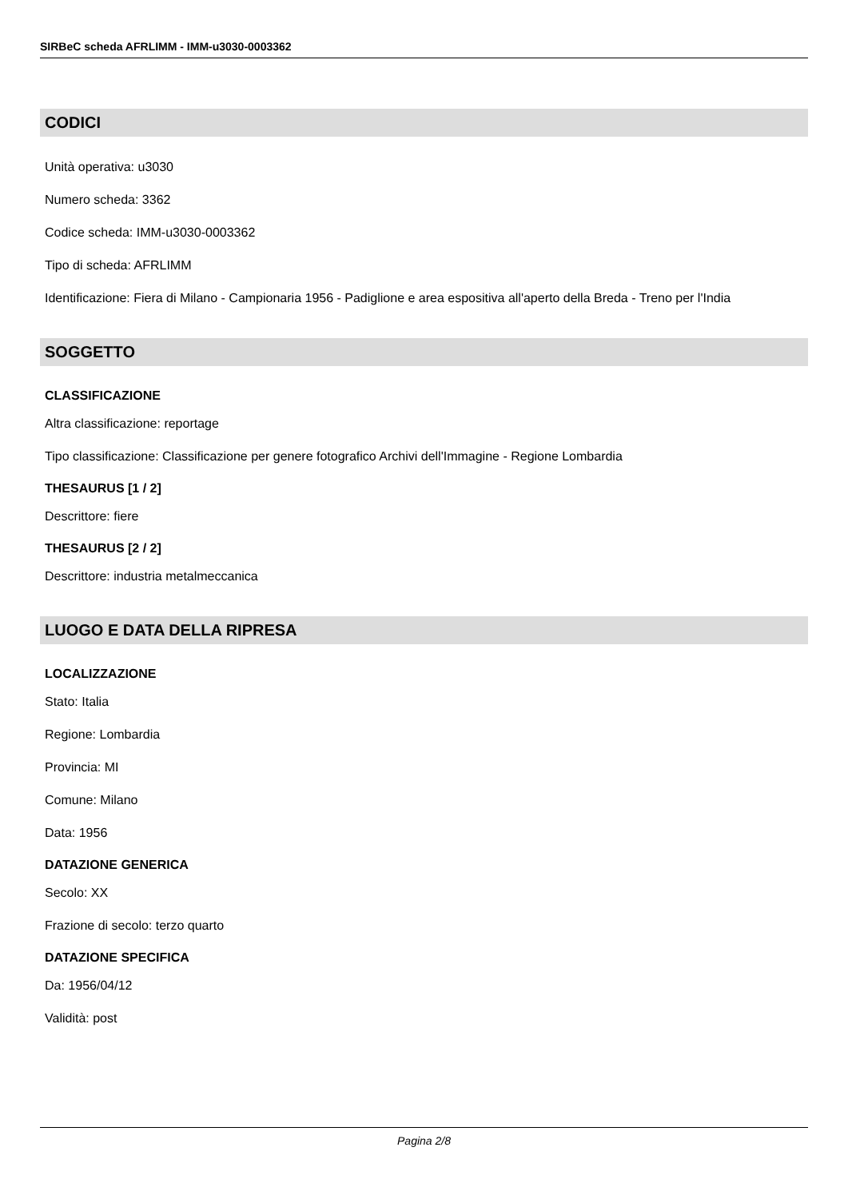SIRBeC scheda AFRLIMM - IMM-u3030-0003362
CODICI
Unità operativa: u3030
Numero scheda: 3362
Codice scheda: IMM-u3030-0003362
Tipo di scheda: AFRLIMM
Identificazione: Fiera di Milano - Campionaria 1956 - Padiglione e area espositiva all'aperto della Breda - Treno per l'India
SOGGETTO
CLASSIFICAZIONE
Altra classificazione: reportage
Tipo classificazione: Classificazione per genere fotografico Archivi dell'Immagine - Regione Lombardia
THESAURUS [1 / 2]
Descrittore: fiere
THESAURUS [2 / 2]
Descrittore: industria metalmeccanica
LUOGO E DATA DELLA RIPRESA
LOCALIZZAZIONE
Stato: Italia
Regione: Lombardia
Provincia: MI
Comune: Milano
Data: 1956
DATAZIONE GENERICA
Secolo: XX
Frazione di secolo: terzo quarto
DATAZIONE SPECIFICA
Da: 1956/04/12
Validità: post
Pagina 2/8